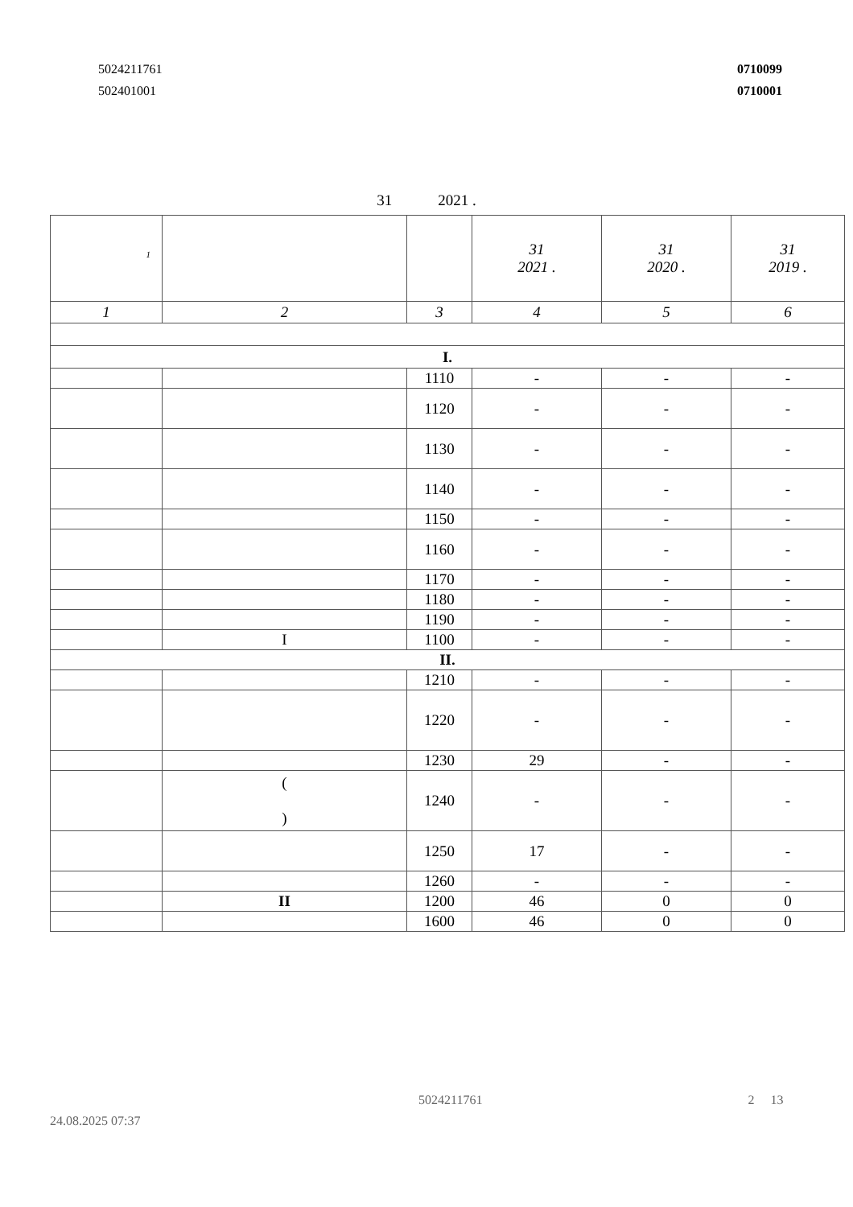0710099
0710001
5024211761
502401001
31 2021 .
| <sup>1</sup> | | | 31 2021 . | 31 2020 . | 31 2019 . |
| --- | --- | --- | --- | --- | --- |
| 1 | 2 | 3 | 4 | 5 | 6 |
| I. | | | | | |
| | | 1110 | - | - | - |
| | | 1120 | - | - | - |
| | | 1130 | - | - | - |
| | | 1140 | - | - | - |
| | | 1150 | - | - | - |
| | | 1160 | - | - | - |
| | | 1170 | - | - | - |
| | | 1180 | - | - | - |
| | | 1190 | - | - | - |
| | I | 1100 | - | - | - |
| II. | | | | | |
| | | 1210 | - | - | - |
| | | 1220 | - | - | - |
| | | 1230 | 29 | - | - |
| | ( ) | 1240 | - | - | - |
| | | 1250 | 17 | - | - |
| | | 1260 | - | - | - |
| | II | 1200 | 46 | 0 | 0 |
| | | 1600 | 46 | 0 | 0 |
5024211761 2 13
24.08.2025 07:37